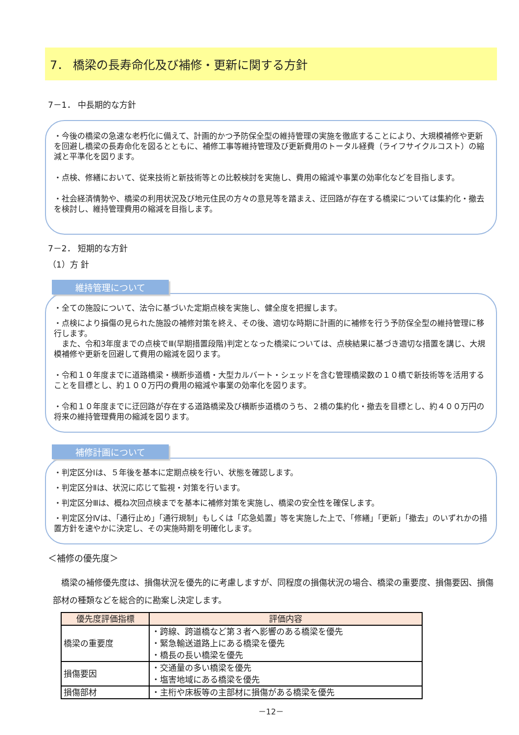7． 橋梁の長寿命化及び補修・更新に関する方針
7－1． 中長期的な方針
・今後の橋梁の急速な老朽化に備えて、計画的かつ予防保全型の維持管理の実施を徹底することにより、大規模補修や更新を回避し橋梁の長寿命化を図るとともに、補修工事等維持管理及び更新費用のトータル経費（ライフサイクルコスト）の縮減と平準化を図ります。
・点検、修繕において、従来技術と新技術等との比較検討を実施し、費用の縮減や事業の効率化などを目指します。
・社会経済情勢や、橋梁の利用状況及び地元住民の方々の意見等を踏まえ、迂回路が存在する橋梁については集約化・撤去を検討し、維持管理費用の縮減を目指します。
7－2． 短期的な方針
（1）方 針
維持管理について
・全ての施設について、法令に基づいた定期点検を実施し、健全度を把握します。
・点検により損傷の見られた施設の補修対策を終え、その後、適切な時期に計画的に補修を行う予防保全型の維持管理に移行します。
　また、令和3年度までの点検でⅢ(早期措置段階)判定となった橋梁については、点検結果に基づき適切な措置を講じ、大規模補修や更新を回避して費用の縮減を図ります。
・令和１０年度までに道路橋梁・横断歩道橋・大型カルバート・シェッドを含む管理橋梁数の１０橋で新技術等を活用することを目標とし、約１００万円の費用の縮減や事業の効率化を図ります。
・令和１０年度までに迂回路が存在する道路橋梁及び横断歩道橋のうち、２橋の集約化・撤去を目標とし、約４００万円の将来の維持管理費用の縮減を図ります。
補修計画について
・判定区分Ⅰは、５年後を基本に定期点検を行い、状態を確認します。
・判定区分Ⅱは、状況に応じて監視・対策を行います。
・判定区分Ⅲは、概ね次回点検までを基本に補修対策を実施し、橋梁の安全性を確保します。
・判定区分Ⅳは、「通行止め」「通行規制」もしくは「応急処置」等を実施した上で、「修繕」「更新」「撤去」のいずれかの措置方針を速やかに決定し、その実施時期を明確化します。
＜補修の優先度＞
　橋梁の補修優先度は、損傷状況を優先的に考慮しますが、同程度の損傷状況の場合、橋梁の重要度、損傷要因、損傷部材の種類などを総合的に勘案し決定します。
| 優先度評価指標 | 評価内容 |
| --- | --- |
| 橋梁の重要度 | ・跨線、跨道橋など第３者へ影響のある橋梁を優先 ・緊急輸送道路上にある橋梁を優先 ・橋長の長い橋梁を優先 |
| 損傷要因 | ・交通量の多い橋梁を優先 ・塩害地域にある橋梁を優先 |
| 損傷部材 | ・主桁や床板等の主部材に損傷がある橋梁を優先 |
－12－